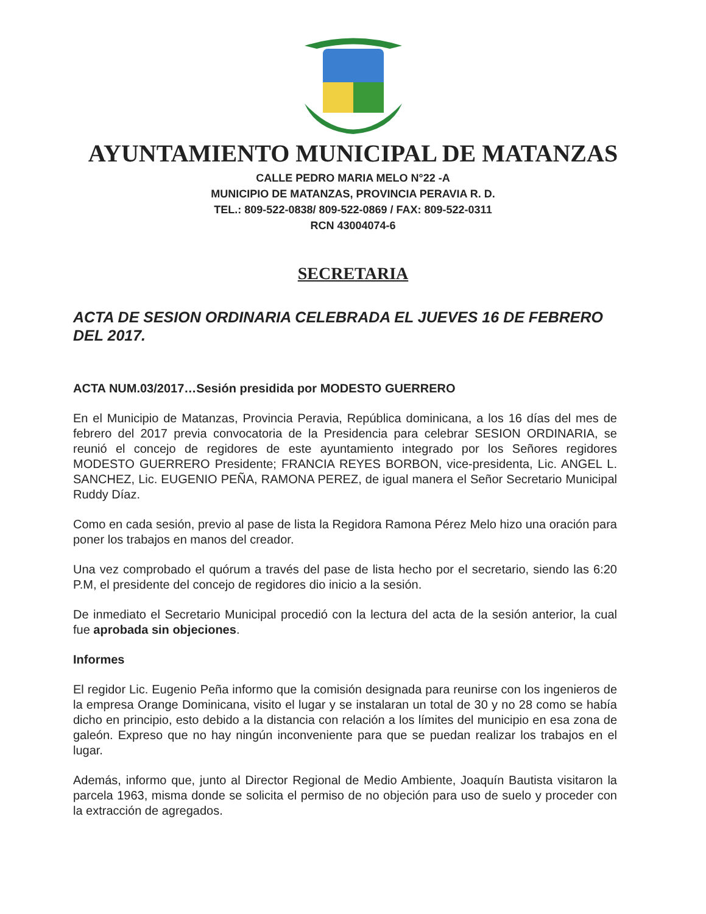AYUNTAMIENTO MUNICIPAL DE MATANZAS
CALLE PEDRO MARIA MELO N°22 -A
MUNICIPIO DE MATANZAS, PROVINCIA PERAVIA R. D.
TEL.: 809-522-0838/ 809-522-0869 / FAX: 809-522-0311
RCN 43004074-6
SECRETARIA
ACTA DE SESION ORDINARIA CELEBRADA EL JUEVES 16 DE FEBRERO DEL 2017.
ACTA NUM.03/2017…Sesión presidida por MODESTO GUERRERO
En el Municipio de Matanzas, Provincia Peravia, República dominicana, a los 16 días del mes de febrero del 2017 previa convocatoria de la Presidencia para celebrar SESION ORDINARIA, se reunió el concejo de regidores de este ayuntamiento integrado por los Señores regidores MODESTO GUERRERO Presidente; FRANCIA REYES BORBON, vice-presidenta, Lic. ANGEL L. SANCHEZ, Lic. EUGENIO PEÑA, RAMONA PEREZ, de igual manera el Señor Secretario Municipal Ruddy Díaz.
Como en cada sesión, previo al pase de lista la Regidora Ramona Pérez Melo hizo una oración para poner los trabajos en manos del creador.
Una vez comprobado el quórum a través del pase de lista hecho por el secretario, siendo las 6:20 P.M, el presidente del concejo de regidores dio inicio a la sesión.
De inmediato el Secretario Municipal procedió con la lectura del acta de la sesión anterior, la cual fue aprobada sin objeciones.
Informes
El regidor Lic. Eugenio Peña informo que la comisión designada para reunirse con los ingenieros de la empresa Orange Dominicana, visito el lugar y se instalaran un total de 30 y no 28 como se había dicho en principio, esto debido a la distancia con relación a los límites del municipio en esa zona de galeón. Expreso que no hay ningún inconveniente para que se puedan realizar los trabajos en el lugar.
Además, informo que, junto al Director Regional de Medio Ambiente, Joaquín Bautista visitaron la parcela 1963, misma donde se solicita el permiso de no objeción para uso de suelo y proceder con la extracción de agregados.